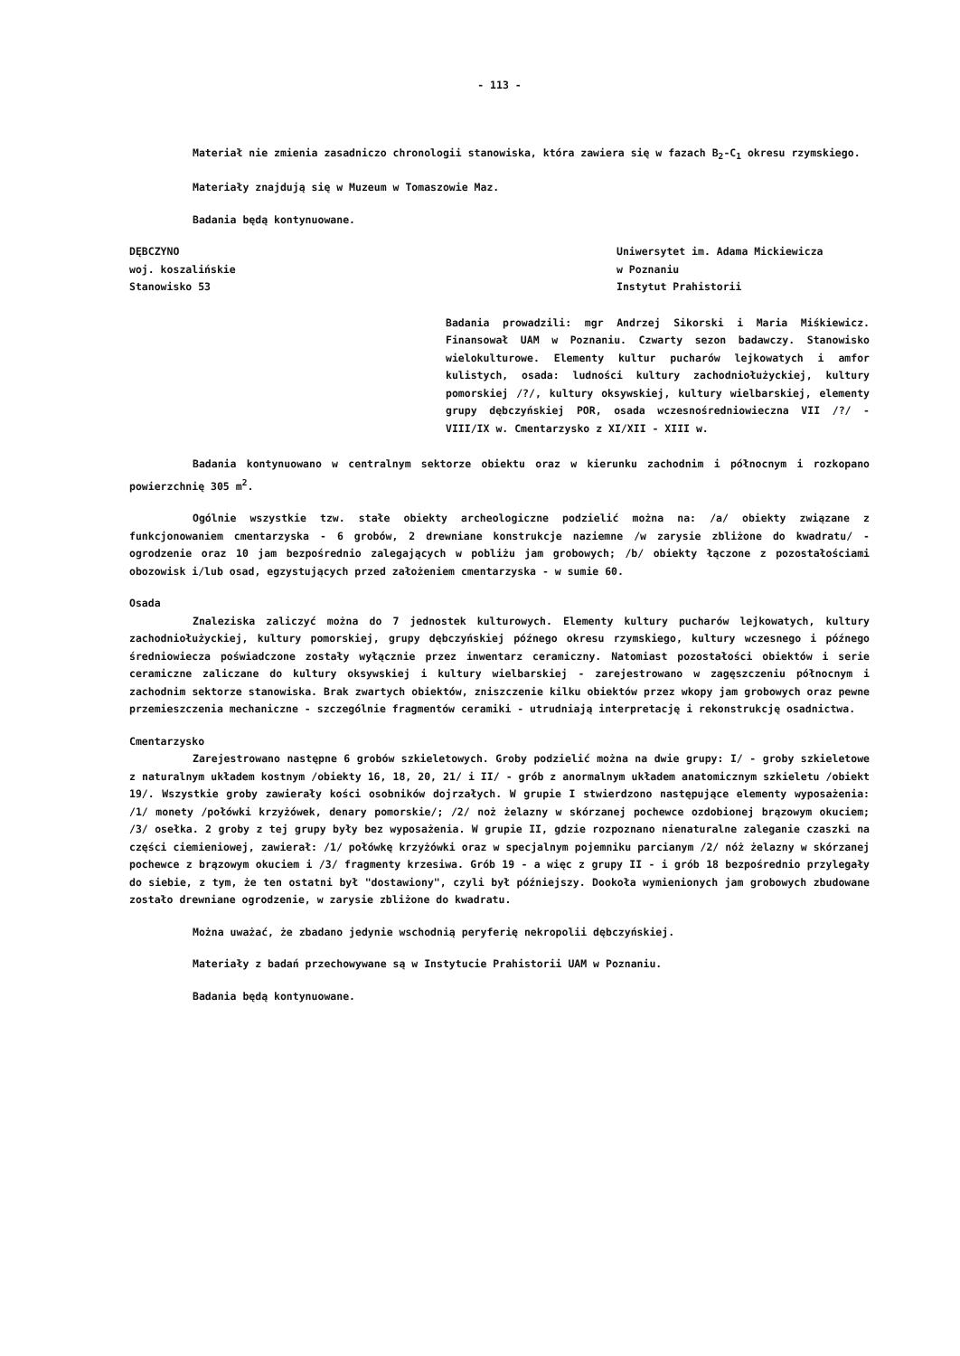- 113 -
Materiał nie zmienia zasadniczo chronologii stanowiska, która zawiera się w fazach B<sub>2</sub>-C<sub>1</sub> okresu rzymskiego.
Materiały znajdują się w Muzeum w Tomaszowie Maz.
Badania będą kontynuowane.
DĘBCZYNO
woj. koszalińskie
Stanowisko 53
Uniwersytet im. Adama Mickiewicza
w Poznaniu
Instytut Prahistorii
Badania prowadzili: mgr Andrzej Sikorski i Maria Miśkiewicz. Finansował UAM w Poznaniu. Czwarty sezon badawczy. Stanowisko wielokulturowe. Elementy kultur pucharów lejkowatych i amfor kulistych, osada: ludności kultury zachodniołużyckiej, kultury pomorskiej /?/, kultury oksywskiej, kultury wielbarskiej, elementy grupy dębczyńskiej POR, osada wczesnośredniowieczna VII /?/ - VIII/IX w. Cmentarzysko z XI/XII - XIII w.
Badania kontynuowano w centralnym sektorze obiektu oraz w kierunku zachodnim i północnym i rozkopano powierzchnię 305 m<sup>2</sup>.
Ogólnie wszystkie tzw. stałe obiekty archeologiczne podzielić można na: /a/ obiekty związane z funkcjonowaniem cmentarzyska - 6 grobów, 2 drewniane konstrukcje naziemne /w zarysie zbliżone do kwadratu/ - ogrodzenie oraz 10 jam bezpośrednio zalegających w pobliżu jam grobowych; /b/ obiekty łączone z pozostałościami obozowisk i/lub osad, egzystujących przed założeniem cmentarzyska - w sumie 60.
Osada
Znaleziska zaliczyć można do 7 jednostek kulturowych. Elementy kultury pucharów lejkowatych, kultury zachodniołużyckiej, kultury pomorskiej, grupy dębczyńskiej późnego okresu rzymskiego, kultury wczesnego i późnego średniowiecza poświadczone zostały wyłącznie przez inwentarz ceramiczny. Natomiast pozostałości obiektów i serie ceramiczne zaliczane do kultury oksywskiej i kultury wielbarskiej - zarejestrowano w zagęszczeniu północnym i zachodnim sektorze stanowiska. Brak zwartych obiektów, zniszczenie kilku obiektów przez wkopy jam grobowych oraz pewne przemieszczenia mechaniczne - szczególnie fragmentów ceramiki - utrudniają interpretację i rekonstrukcję osadnictwa.
Cmentarzysko
Zarejestrowano następne 6 grobów szkieletowych. Groby podzielić można na dwie grupy: I/ - groby szkieletowe z naturalnym układem kostnym /obiekty 16, 18, 20, 21/ i II/ - grób z anormalnym układem anatomicznym szkieletu /obiekt 19/. Wszystkie groby zawierały kości osobników dojrzałych. W grupie I stwierdzono następujące elementy wyposażenia: /1/ monety /połówki krzyżówek, denary pomorskie/; /2/ noż żelazny w skórzanej pochewce ozdobionej brązowym okuciem; /3/ osełka. 2 groby z tej grupy były bez wyposażenia. W grupie II, gdzie rozpoznano nienaturalne zaleganie czaszki na części ciemieniowej, zawierał: /1/ połówkę krzyżówki oraz w specjalnym pojemniku parcianym /2/ nóż żelazny w skórzanej pochewce z brązowym okuciem i /3/ fragmenty krzesiwa. Grób 19 - a więc z grupy II - i grób 18 bezpośrednio przylegały do siebie, z tym, że ten ostatni był "dostawiony", czyli był późniejszy. Dookoła wymienionych jam grobowych zbudowane zostało drewniane ogrodzenie, w zarysie zbliżone do kwadratu.
Można uważać, że zbadano jedynie wschodnią peryferię nekropolii dębczyńskiej.
Materiały z badań przechowywane są w Instytucie Prahistorii UAM w Poznaniu.
Badania będą kontynuowane.